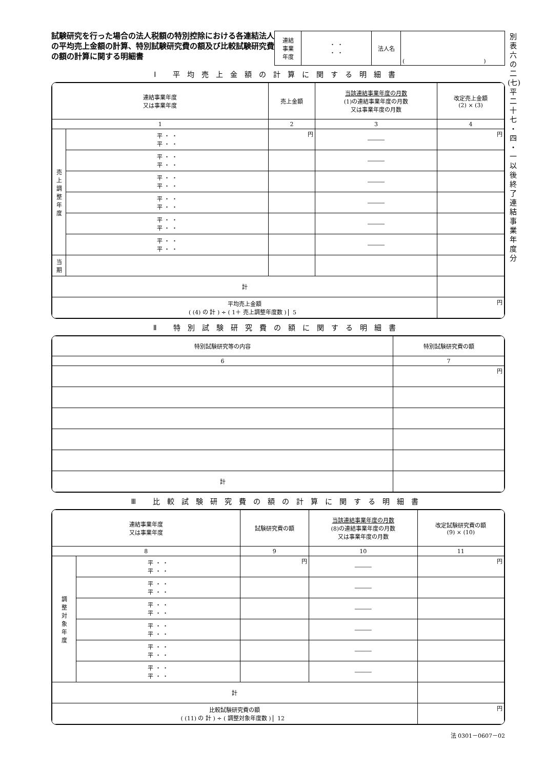試験研究を行った場合の法人税額の特別控除における各連結法人の平均売上金額の計算、特別試験研究費の額及び比較試験研究費の額の計算に関する明細書
| 連結 事業 年度 | ・ ・ ・ ・ | 法人名 | ( ) |
Ⅰ 平均売上金額の計算に関する明細書
| 連結事業年度 又は事業年度 | | 売上金額 | 当該連結事業年度の月数 (1)の連結事業年度の月数 又は事業年度の月数 | 改定売上金額 (2) × (3) |
| --- | --- | --- | --- | --- |
| 1 | | 2 | 3 | 4 |
| 売 上 調 整 年 度 | 平 ・ ・ 平 ・ ・ | 円 | ――― | 円 |
| | 平 ・ ・ 平 ・ ・ | | ――― | |
| | 平 ・ ・ 平 ・ ・ | | ――― | |
| | 平 ・ ・ 平 ・ ・ | | ――― | |
| | 平 ・ ・ 平 ・ ・ | | ――― | |
| | 平 ・ ・ 平 ・ ・ | | ――― | |
| 当 期 | | | | |
| 計 | | | | |
| 平均売上金額 ( (4) の 計 ) ÷ ( 1＋ 売上調整年度数 ) 5 | | | | 円 |
Ⅱ 特別試験研究費の額に関する明細書
| 特別試験研究等の内容 | 特別試験研究費の額 |
| --- | --- |
| 6 | 7 |
| | 円 |
| 計 | |
Ⅲ 比較試験研究費の額の計算に関する明細書
| 連結事業年度 又は事業年度 | | 試験研究費の額 | 当該連結事業年度の月数 (8)の連結事業年度の月数 又は事業年度の月数 | 改定試験研究費の額 (9) × (10) |
| --- | --- | --- | --- | --- |
| 8 | | 9 | 10 | 11 |
| 調 整 対 象 年 度 | 平 ・ ・ 平 ・ ・ | 円 | ――― | 円 |
| | 平 ・ ・ 平 ・ ・ | | ――― | |
| | 平 ・ ・ 平 ・ ・ | | ――― | |
| | 平 ・ ・ 平 ・ ・ | | ――― | |
| | 平 ・ ・ 平 ・ ・ | | ――― | |
| | 平 ・ ・ 平 ・ ・ | | ――― | |
| 計 | | | | |
| 比較試験研究費の額 ( (11) の 計 ) ÷ ( 調整対象年度数 ) 12 | | | | 円 |
法 0301－0607－02
別
表
六
の
二
(七)
平
二
十
七
・
四
・
一
以
後
終
了
連
結
事
業
年
度
分